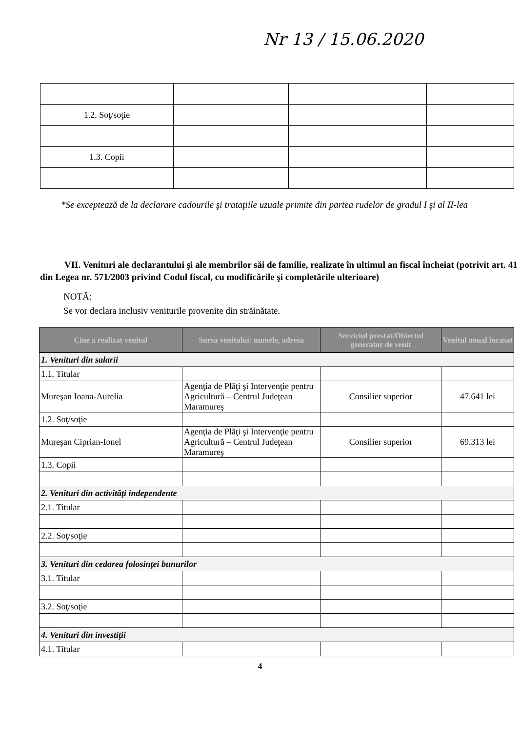Nr 13 / 15.06.2020
| 1.2. Soţ/soţie | | | |
| 1.3. Copii | | | |
*Se exceptează de la declarare cadourile şi trataţiile uzuale primite din partea rudelor de gradul I şi al II-lea
VII. Venituri ale declarantului şi ale membrilor săi de familie, realizate în ultimul an fiscal încheiat (potrivit art. 41 din Legea nr. 571/2003 privind Codul fiscal, cu modificările şi completările ulterioare)
NOTĂ:
Se vor declara inclusiv veniturile provenite din străinătate.
| Cine a realizat venitul | Sursa venitului: numele, adresa | Serviciul prestat/Obiectul generator de venit | Venitul anual încasat |
| --- | --- | --- | --- |
| 1. Venituri din salarii | | | |
| 1.1. Titular | | | |
| Mureşan Ioana-Aurelia | Agenţia de Plăţi şi Intervenţie pentru Agricultură – Centrul Judeţean Maramureş | Consilier superior | 47.641 lei |
| 1.2. Soţ/soţie | | | |
| Mureşan Ciprian-Ionel | Agenţia de Plăţi şi Intervenţie pentru Agricultură – Centrul Judeţean Maramureş | Consilier superior | 69.313 lei |
| 1.3. Copii | | | |
| 2. Venituri din activităţi independente | | | |
| 2.1. Titular | | | |
| 2.2. Soţ/soţie | | | |
| 3. Venituri din cedarea folosinţei bunurilor | | | |
| 3.1. Titular | | | |
| 3.2. Soţ/soţie | | | |
| 4. Venituri din investiţii | | | |
| 4.1. Titular | | | |
4